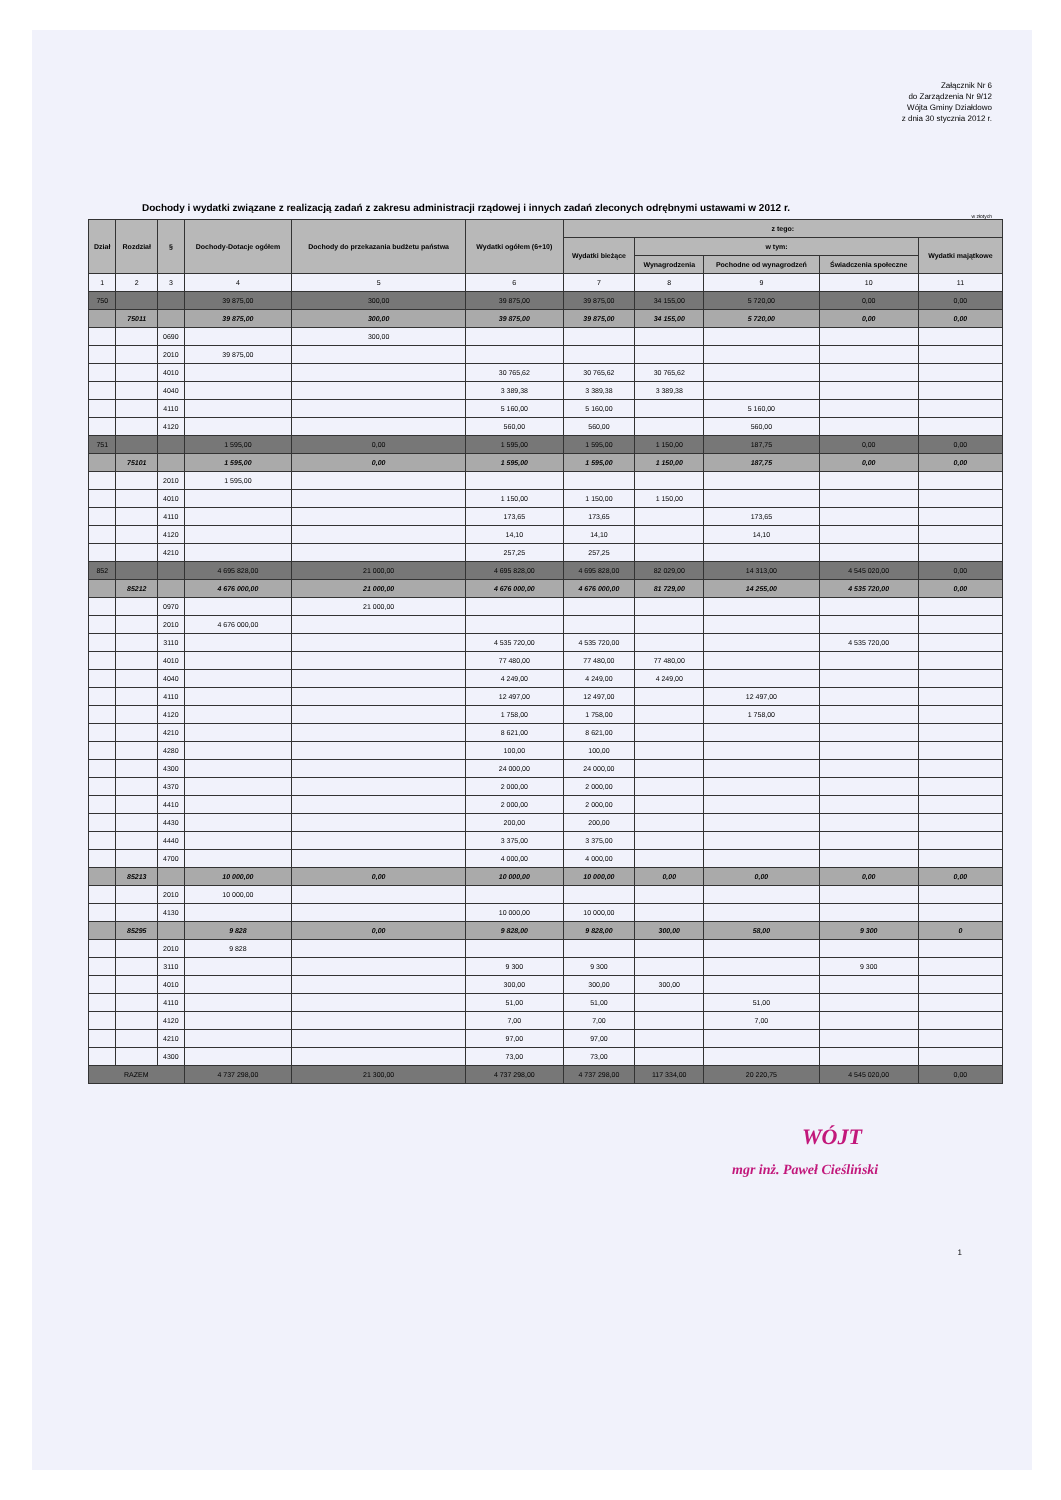Załącznik Nr 6
do Zarządzenia Nr 9/12
Wójta Gminy Działdowo
z dnia 30 stycznia 2012 r.
Dochody i wydatki związane z realizacją zadań z zakresu administracji rządowej i innych zadań zleconych odrębnymi ustawami w 2012 r.
w złotych
| Dział | Rozdział | § | Dochody-Dotacje ogółem | Dochody do przekazania budżetu państwa | Wydatki ogółem (6+10) | z tego: | | | | |
| --- | --- | --- | --- | --- | --- | --- | --- | --- | --- | --- |
| | | | | | | Wydatki bieżące | w tym: | | | Wydatki majątkowe |
| | | | | | | | Wynagrodzenia | Pochodne od wynagrodzeń | Świadczenia społeczne | |
| 1 | 2 | 3 | 4 | 5 | 6 | 7 | 8 | 9 | 10 | 11 |
| 750 | | | 39 875,00 | 300,00 | 39 875,00 | 39 875,00 | 34 155,00 | 5 720,00 | 0,00 | 0,00 |
| | 75011 | | 39 875,00 | 300,00 | 39 875,00 | 39 875,00 | 34 155,00 | 5 720,00 | 0,00 | 0,00 |
| | | 0690 | | 300,00 | | | | | | |
| | | 2010 | 39 875,00 | | | | | | | |
| | | 4010 | | | 30 765,62 | 30 765,62 | 30 765,62 | | | |
| | | 4040 | | | 3 389,38 | 3 389,38 | 3 389,38 | | | |
| | | 4110 | | | 5 160,00 | 5 160,00 | | 5 160,00 | | |
| | | 4120 | | | 560,00 | 560,00 | | 560,00 | | |
| 751 | | | 1 595,00 | 0,00 | 1 595,00 | 1 595,00 | 1 150,00 | 187,75 | 0,00 | 0,00 |
| | 75101 | | 1 595,00 | 0,00 | 1 595,00 | 1 595,00 | 1 150,00 | 187,75 | 0,00 | 0,00 |
| | | 2010 | 1 595,00 | | | | | | | |
| | | 4010 | | | 1 150,00 | 1 150,00 | 1 150,00 | | | |
| | | 4110 | | | 173,65 | 173,65 | | 173,65 | | |
| | | 4120 | | | 14,10 | 14,10 | | 14,10 | | |
| | | 4210 | | | 257,25 | 257,25 | | | | |
| 852 | | | 4 695 828,00 | 21 000,00 | 4 695 828,00 | 4 695 828,00 | 82 029,00 | 14 313,00 | 4 545 020,00 | 0,00 |
| | 85212 | | 4 676 000,00 | 21 000,00 | 4 676 000,00 | 4 676 000,00 | 81 729,00 | 14 255,00 | 4 535 720,00 | 0,00 |
| | | 0970 | | 21 000,00 | | | | | | |
| | | 2010 | 4 676 000,00 | | | | | | | |
| | | 3110 | | | 4 535 720,00 | 4 535 720,00 | | | 4 535 720,00 | |
| | | 4010 | | | 77 480,00 | 77 480,00 | 77 480,00 | | | |
| | | 4040 | | | 4 249,00 | 4 249,00 | 4 249,00 | | | |
| | | 4110 | | | 12 497,00 | 12 497,00 | | 12 497,00 | | |
| | | 4120 | | | 1 758,00 | 1 758,00 | | 1 758,00 | | |
| | | 4210 | | | 8 621,00 | 8 621,00 | | | | |
| | | 4280 | | | 100,00 | 100,00 | | | | |
| | | 4300 | | | 24 000,00 | 24 000,00 | | | | |
| | | 4370 | | | 2 000,00 | 2 000,00 | | | | |
| | | 4410 | | | 2 000,00 | 2 000,00 | | | | |
| | | 4430 | | | 200,00 | 200,00 | | | | |
| | | 4440 | | | 3 375,00 | 3 375,00 | | | | |
| | | 4700 | | | 4 000,00 | 4 000,00 | | | | |
| | 85213 | | 10 000,00 | 0,00 | 10 000,00 | 10 000,00 | 0,00 | 0,00 | 0,00 | 0,00 |
| | | 2010 | 10 000,00 | | | | | | | |
| | | 4130 | | | 10 000,00 | 10 000,00 | | | | |
| | 85295 | | 9 828 | 0,00 | 9 828,00 | 9 828,00 | 300,00 | 58,00 | 9 300 | 0 |
| | | 2010 | 9 828 | | | | | | | |
| | | 3110 | | | 9 300 | 9 300 | | | 9 300 | |
| | | 4010 | | | 300,00 | 300,00 | 300,00 | | | |
| | | 4110 | | | 51,00 | 51,00 | | 51,00 | | |
| | | 4120 | | | 7,00 | 7,00 | | 7,00 | | |
| | | 4210 | | | 97,00 | 97,00 | | | | |
| | | 4300 | | | 73,00 | 73,00 | | | | |
| RAZEM | | | 4 737 298,00 | 21 300,00 | 4 737 298,00 | 4 737 298,00 | 117 334,00 | 20 220,75 | 4 545 020,00 | 0,00 |
WÓJT
mgr inż. Paweł Cieśliński
1